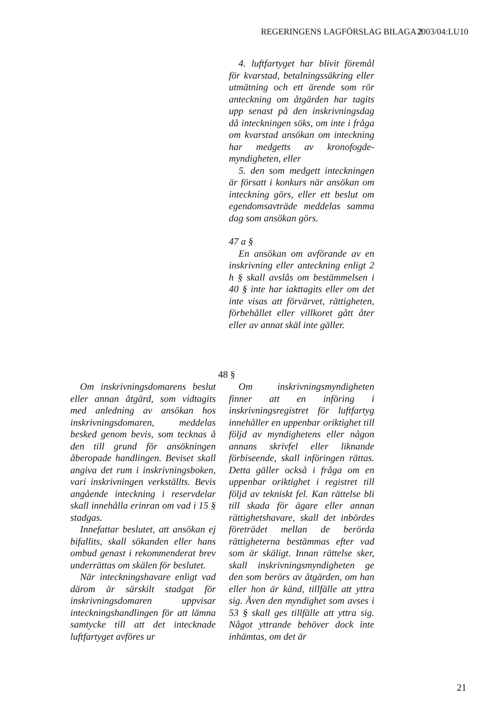REGERINGENS LAGFÖRSLAG BILAGA 2 2003/04:LU10
4. luftfartyget har blivit föremål för kvarstad, betalningssäkring eller utmätning och ett ärende som rör anteckning om åtgärden har tagits upp senast på den inskrivningsdag då inteckningen söks, om inte i fråga om kvarstad ansökan om inteckning har medgetts av kronofogde­myndigheten, eller
5. den som medgett inteckningen är försatt i konkurs när ansökan om inteckning görs, eller ett beslut om egendomsavträde meddelas samma dag som ansökan görs.
47 a §
En ansökan om avförande av en inskrivning eller anteckning enligt 2 h § skall avslås om bestämmelsen i 40 § inte har iakttagits eller om det inte visas att förvärvet, rättigheten, förbehållet eller villkoret gått åter eller av annat skäl inte gäller.
48 §
Om inskrivningsdomarens beslut eller annan åtgärd, som vidtagits med anledning av ansökan hos inskrivningsdomaren, meddelas besked genom bevis, som tecknas å den till grund för ansökningen åberopade handlingen. Beviset skall angiva det rum i inskrivningsboken, vari inskrivningen verkställts. Bevis angående inteckning i reservdelar skall innehålla erinran om vad i 15 § stadgas.
Innefattar beslutet, att ansökan ej bifallits, skall sökanden eller hans ombud genast i rekommenderat brev underrättas om skälen för beslutet.
När inteckningshavare enligt vad därom är särskilt stadgat för inskrivningsdomaren uppvisar inteckningshandlingen för att lämna samtycke till att det intecknade luftfartyget avföres ur
Om inskrivningsmyndigheten finner att en införing i inskrivningsregistret för luftfartyg innehåller en uppenbar oriktighet till följd av myndighetens eller någon annans skrivfel eller liknande förbiseende, skall införingen rättas. Detta gäller också i fråga om en uppenbar oriktighet i registret till följd av tekniskt fel. Kan rättelse bli till skada för ägare eller annan rättighetshavare, skall det inbördes företrädet mellan de berörda rättigheterna bestämmas efter vad som är skäligt. Innan rättelse sker, skall inskrivningsmyndigheten ge den som berörs av åtgärden, om han eller hon är känd, tillfälle att yttra sig. Även den myndighet som avses i 53 § skall ges tillfälle att yttra sig. Något yttrande behöver dock inte inhämtas, om det är
21